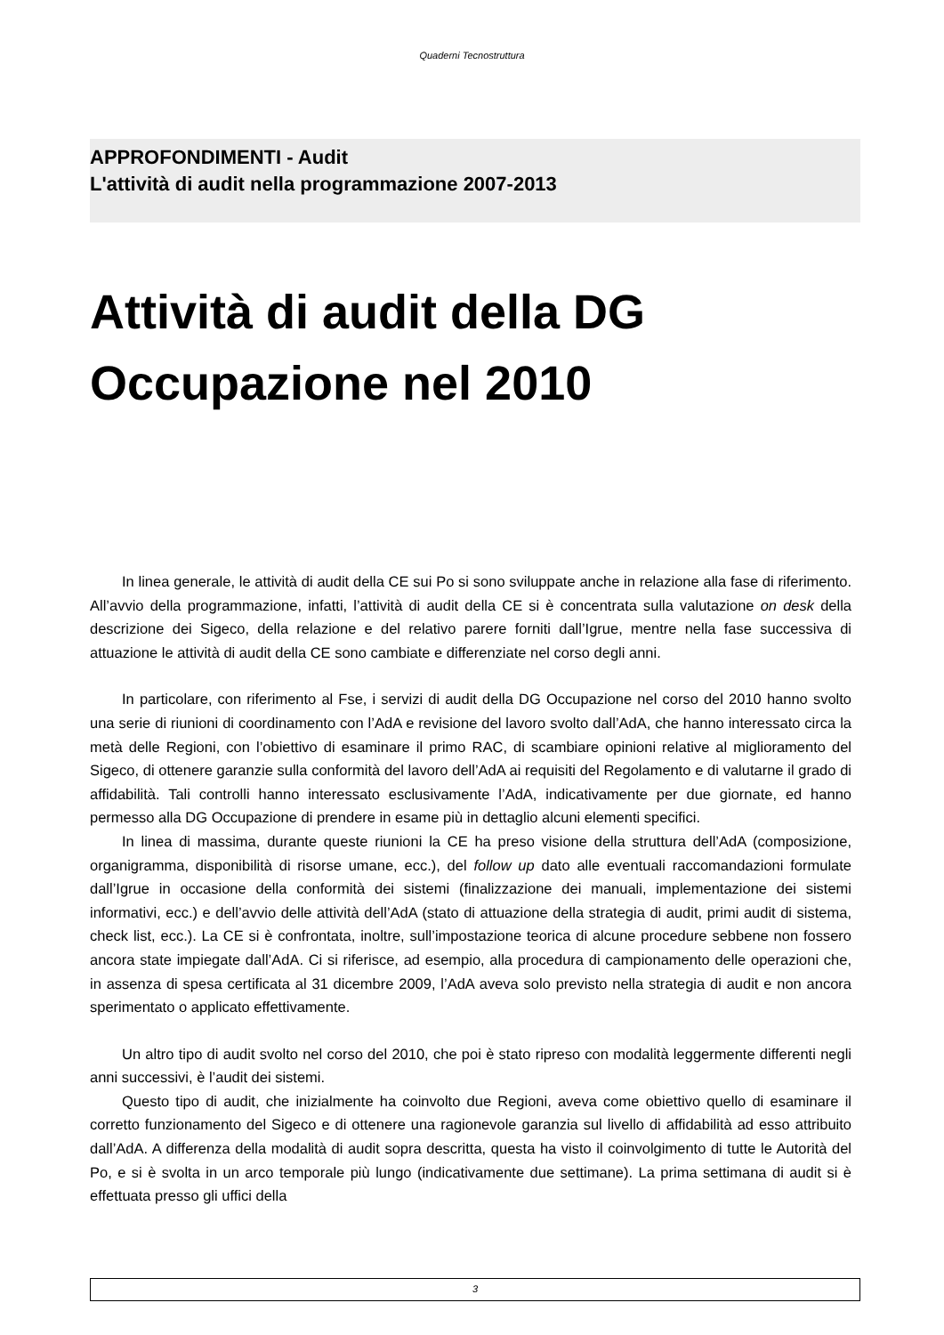Quaderni Tecnostruttura
APPROFONDIMENTI - Audit
L'attività di audit nella programmazione 2007-2013
Attività di audit della DG
Occupazione nel 2010
In linea generale, le attività di audit della CE sui Po si sono sviluppate anche in relazione alla fase di riferimento. All’avvio della programmazione, infatti, l’attività di audit della CE si è concentrata sulla valutazione on desk della descrizione dei Sigeco, della relazione e del relativo parere forniti dall’Igrue, mentre nella fase successiva di attuazione le attività di audit della CE sono cambiate e differenziate nel corso degli anni.
In particolare, con riferimento al Fse, i servizi di audit della DG Occupazione nel corso del 2010 hanno svolto una serie di riunioni di coordinamento con l’AdA e revisione del lavoro svolto dall’AdA, che hanno interessato circa la metà delle Regioni, con l’obiettivo di esaminare il primo RAC, di scambiare opinioni relative al miglioramento del Sigeco, di ottenere garanzie sulla conformità del lavoro dell’AdA ai requisiti del Regolamento e di valutarne il grado di affidabilità. Tali controlli hanno interessato esclusivamente l’AdA, indicativamente per due giornate, ed hanno permesso alla DG Occupazione di prendere in esame più in dettaglio alcuni elementi specifici.
In linea di massima, durante queste riunioni la CE ha preso visione della struttura dell’AdA (composizione, organigramma, disponibilità di risorse umane, ecc.), del follow up dato alle eventuali raccomandazioni formulate dall’Igrue in occasione della conformità dei sistemi (finalizzazione dei manuali, implementazione dei sistemi informativi, ecc.) e dell’avvio delle attività dell’AdA (stato di attuazione della strategia di audit, primi audit di sistema, check list, ecc.). La CE si è confrontata, inoltre, sull’impostazione teorica di alcune procedure sebbene non fossero ancora state impiegate dall’AdA. Ci si riferisce, ad esempio, alla procedura di campionamento delle operazioni che, in assenza di spesa certificata al 31 dicembre 2009, l’AdA aveva solo previsto nella strategia di audit e non ancora sperimentato o applicato effettivamente.
Un altro tipo di audit svolto nel corso del 2010, che poi è stato ripreso con modalità leggermente differenti negli anni successivi, è l’audit dei sistemi.
Questo tipo di audit, che inizialmente ha coinvolto due Regioni, aveva come obiettivo quello di esaminare il corretto funzionamento del Sigeco e di ottenere una ragionevole garanzia sul livello di affidabilità ad esso attribuito dall’AdA. A differenza della modalità di audit sopra descritta, questa ha visto il coinvolgimento di tutte le Autorità del Po, e si è svolta in un arco temporale più lungo (indicativamente due settimane). La prima settimana di audit si è effettuata presso gli uffici della
3